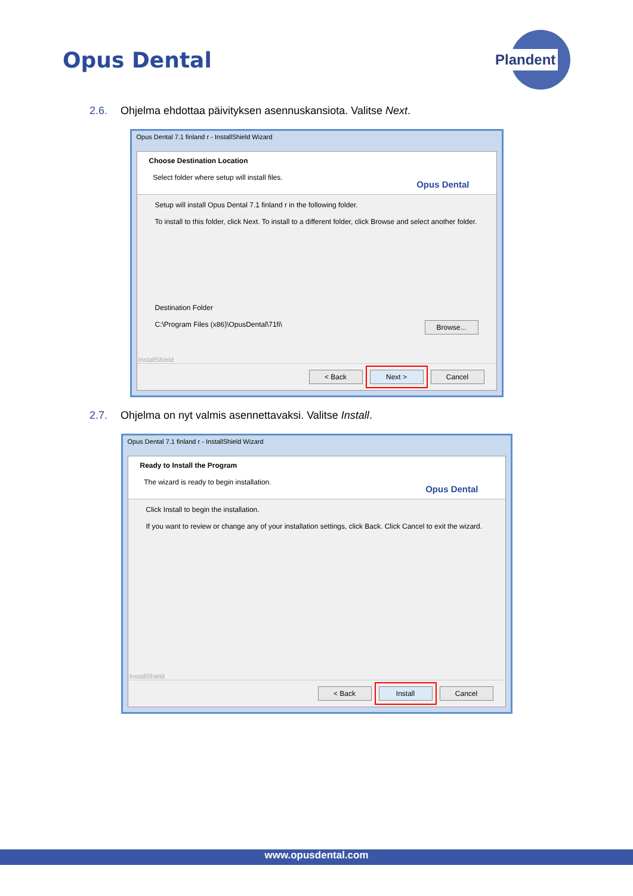Opus Dental
Plandent
2.6. Ohjelma ehdottaa päivityksen asennuskansiota. Valitse Next.
Opus Dental 7.1 finland r - InstallShield Wizard
Choose Destination Location
Select folder where setup will install files.
Opus Dental
Setup will install Opus Dental 7.1 finland r in the following folder.
To install to this folder, click Next. To install to a different folder, click Browse and select another folder.
Destination Folder
C:\Program Files (x86)\OpusDental\71fi\ Browse...
InstallShield
< Back Next > Cancel
2.7. Ohjelma on nyt valmis asennettavaksi. Valitse Install.
Opus Dental 7.1 finland r - InstallShield Wizard
Ready to Install the Program
The wizard is ready to begin installation.
Opus Dental
Click Install to begin the installation.
If you want to review or change any of your installation settings, click Back. Click Cancel to exit the wizard.
InstallShield
< Back Install Cancel
www.opusdental.com